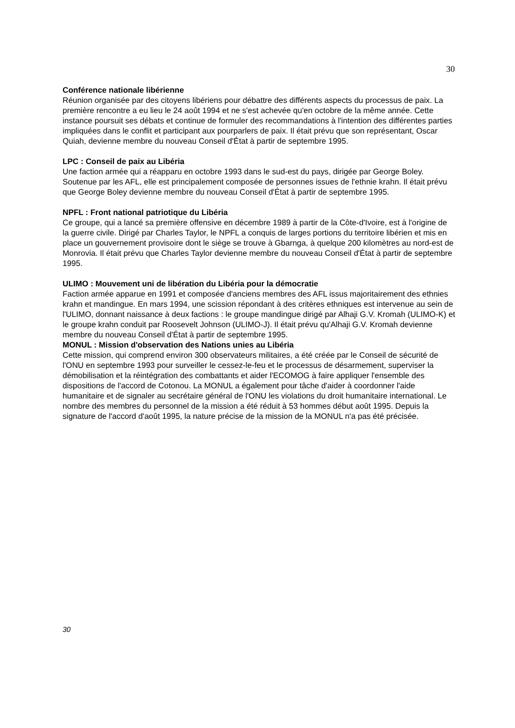30
Conférence nationale libérienne
Réunion organisée par des citoyens libériens pour débattre des différents aspects du processus de paix. La première rencontre a eu lieu le 24 août 1994 et ne s'est achevée qu'en octobre de la même année. Cette instance poursuit ses débats et continue de formuler des recommandations à l'intention des différentes parties impliquées dans le conflit et participant aux pourparlers de paix. Il était prévu que son représentant, Oscar Quiah, devienne membre du nouveau Conseil d'État à partir de septembre 1995.
LPC : Conseil de paix au Libéria
Une faction armée qui a réapparu en octobre 1993 dans le sud-est du pays, dirigée par George Boley. Soutenue par les AFL, elle est principalement composée de personnes issues de l'ethnie krahn. Il était prévu que George Boley devienne membre du nouveau Conseil d'État à partir de septembre 1995.
NPFL : Front national patriotique du Libéria
Ce groupe, qui a lancé sa première offensive en décembre 1989 à partir de la Côte-d'Ivoire, est à l'origine de la guerre civile. Dirigé par Charles Taylor, le NPFL a conquis de larges portions du territoire libérien et mis en place un gouvernement provisoire dont le siège se trouve à Gbarnga, à quelque 200 kilomètres au nord-est de Monrovia. Il était prévu que Charles Taylor devienne membre du nouveau Conseil d'État à partir de septembre 1995.
ULIMO : Mouvement uni de libération du Libéria pour la démocratie
Faction armée apparue en 1991 et composée d'anciens membres des AFL issus majoritairement des ethnies krahn et mandingue. En mars 1994, une scission répondant à des critères ethniques est intervenue au sein de l'ULIMO, donnant naissance à deux factions : le groupe mandingue dirigé par Alhaji G.V. Kromah (ULIMO-K) et le groupe krahn conduit par Roosevelt Johnson (ULIMO-J). Il était prévu qu'Alhaji G.V. Kromah devienne membre du nouveau Conseil d'État à partir de septembre 1995.
MONUL : Mission d'observation des Nations unies au Libéria
Cette mission, qui comprend environ 300 observateurs militaires, a été créée par le Conseil de sécurité de l'ONU en septembre 1993 pour surveiller le cessez-le-feu et le processus de désarmement, superviser la démobilisation et la réintégration des combattants et aider l'ECOMOG à faire appliquer l'ensemble des dispositions de l'accord de Cotonou. La MONUL a également pour tâche d'aider à coordonner l'aide humanitaire et de signaler au secrétaire général de l'ONU les violations du droit humanitaire international. Le nombre des membres du personnel de la mission a été réduit à 53 hommes début août 1995. Depuis la signature de l'accord d'août 1995, la nature précise de la mission de la MONUL n'a pas été précisée.
30